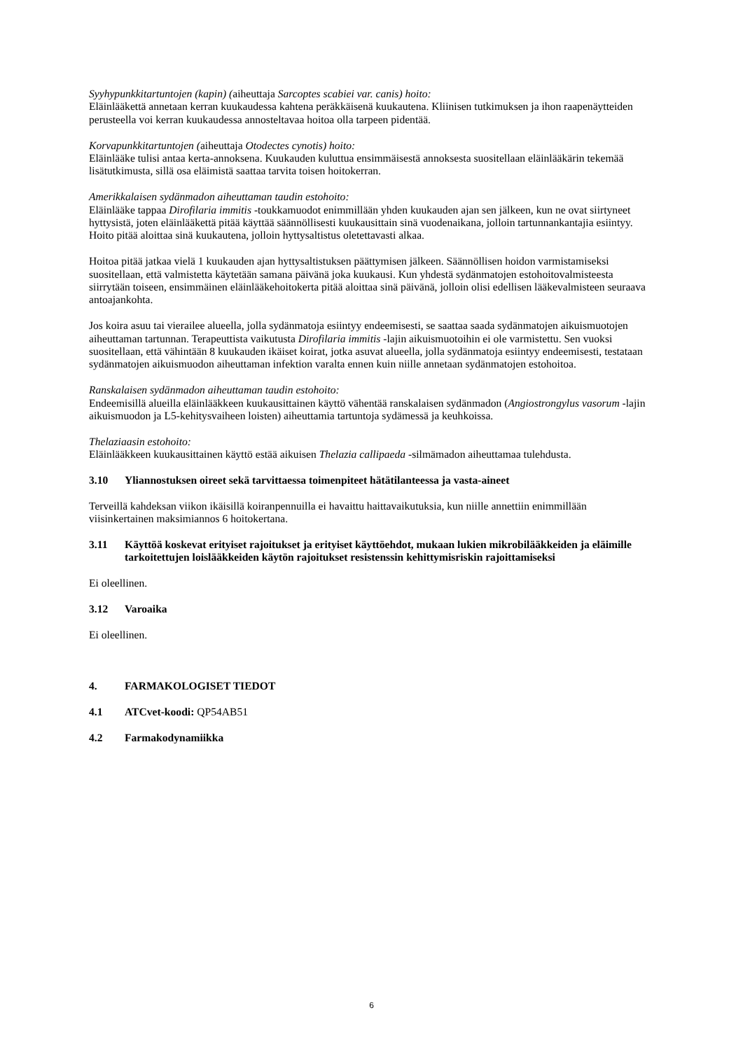Syyhypunkkitartuntojen (kapin) (aiheuttaja Sarcoptes scabiei var. canis) hoito:
Eläinlääkettä annetaan kerran kuukaudessa kahtena peräkkäisenä kuukautena. Kliinisen tutkimuksen ja ihon raapenäytteiden perusteella voi kerran kuukaudessa annosteltavaa hoitoa olla tarpeen pidentää.
Korvapunkkitartuntojen (aiheuttaja Otodectes cynotis) hoito:
Eläinlääke tulisi antaa kerta-annoksena. Kuukauden kuluttua ensimmäisestä annoksesta suositellaan eläinlääkärin tekemää lisätutkimusta, sillä osa eläimistä saattaa tarvita toisen hoitokerran.
Amerikkalaisen sydänmadon aiheuttaman taudin estohoito:
Eläinlääke tappaa Dirofilaria immitis -toukkamuodot enimmillään yhden kuukauden ajan sen jälkeen, kun ne ovat siirtyneet hyttysistä, joten eläinlääkettä pitää käyttää säännöllisesti kuukausittain sinä vuodenaikana, jolloin tartunnankantajia esiintyy.
Hoito pitää aloittaa sinä kuukautena, jolloin hyttysaltistus oletettavasti alkaa.
Hoitoa pitää jatkaa vielä 1 kuukauden ajan hyttysaltistuksen päättymisen jälkeen. Säännöllisen hoidon varmistamiseksi suositellaan, että valmistetta käytetään samana päivänä joka kuukausi. Kun yhdestä sydänmatojen estohoitovalmisteesta siirrytään toiseen, ensimmäinen eläinlääkehoitokerta pitää aloittaa sinä päivänä, jolloin olisi edellisen lääkevalmisteen seuraava antoajankohta.
Jos koira asuu tai vierailee alueella, jolla sydänmatoja esiintyy endeemisesti, se saattaa saada sydänmatojen aikuismuotojen aiheuttaman tartunnan. Terapeuttista vaikutusta Dirofilaria immitis -lajin aikuismuotoihin ei ole varmistettu. Sen vuoksi suositellaan, että vähintään 8 kuukauden ikäiset koirat, jotka asuvat alueella, jolla sydänmatoja esiintyy endeemisesti, testataan sydänmatojen aikuismuodon aiheuttaman infektion varalta ennen kuin niille annetaan sydänmatojen estohoitoa.
Ranskalaisen sydänmadon aiheuttaman taudin estohoito:
Endeemisillä alueilla eläinlääkkeen kuukausittainen käyttö vähentää ranskalaisen sydänmadon (Angiostrongylus vasorum -lajin aikuismuodon ja L5-kehitysvaiheen loisten) aiheuttamia tartuntoja sydämessä ja keuhkoissa.
Thelaziaasin estohoito:
Eläinlääkkeen kuukausittainen käyttö estää aikuisen Thelazia callipaeda -silmämadon aiheuttamaa tulehdusta.
3.10 Yliannostuksen oireet sekä tarvittaessa toimenpiteet hätätilanteessa ja vasta-aineet
Terveillä kahdeksan viikon ikäisillä koiranpennuilla ei havaittu haittavaikutuksia, kun niille annettiin enimmillään viisinkertainen maksimiannos 6 hoitokertana.
3.11 Käyttöä koskevat erityiset rajoitukset ja erityiset käyttöehdot, mukaan lukien mikrobilääkkeiden ja eläimille tarkoitettujen loislääkkeiden käytön rajoitukset resistenssin kehittymisriskin rajoittamiseksi
Ei oleellinen.
3.12 Varoaika
Ei oleellinen.
4. FARMAKOLOGISET TIEDOT
4.1 ATCvet-koodi: QP54AB51
4.2 Farmakodynamiikka
6